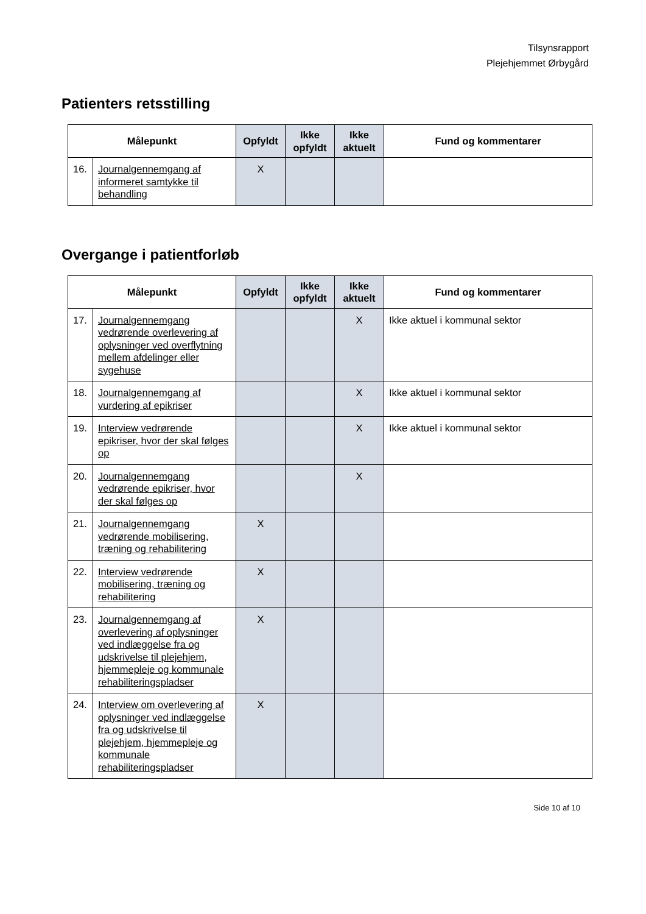Tilsynsrapport
Plejehjemmet Ørbygård
Patienters retsstilling
| Målepunkt | | Opfyldt | Ikke opfyldt | Ikke aktuelt | Fund og kommentarer |
| --- | --- | --- | --- | --- | --- |
| 16. | Journalgennemgang af informeret samtykke til behandling | X | | | |
Overgange i patientforløb
| Målepunkt | | Opfyldt | Ikke opfyldt | Ikke aktuelt | Fund og kommentarer |
| --- | --- | --- | --- | --- | --- |
| 17. | Journalgennemgang vedrørende overlevering af oplysninger ved overflytning mellem afdelinger eller sygehuse | | | X | Ikke aktuel i kommunal sektor |
| 18. | Journalgennemgang af vurdering af epikriser | | | X | Ikke aktuel i kommunal sektor |
| 19. | Interview vedrørende epikriser, hvor der skal følges op | | | X | Ikke aktuel i kommunal sektor |
| 20. | Journalgennemgang vedrørende epikriser, hvor der skal følges op | | | X | |
| 21. | Journalgennemgang vedrørende mobilisering, træning og rehabilitering | X | | | |
| 22. | Interview vedrørende mobilisering, træning og rehabilitering | X | | | |
| 23. | Journalgennemgang af overlevering af oplysninger ved indlæggelse fra og udskrivelse til plejehjem, hjemmepleje og kommunale rehabiliteringspladser | X | | | |
| 24. | Interview om overlevering af oplysninger ved indlæggelse fra og udskrivelse til plejehjem, hjemmepleje og kommunale rehabiliteringspladser | X | | | |
Side 10 af 10